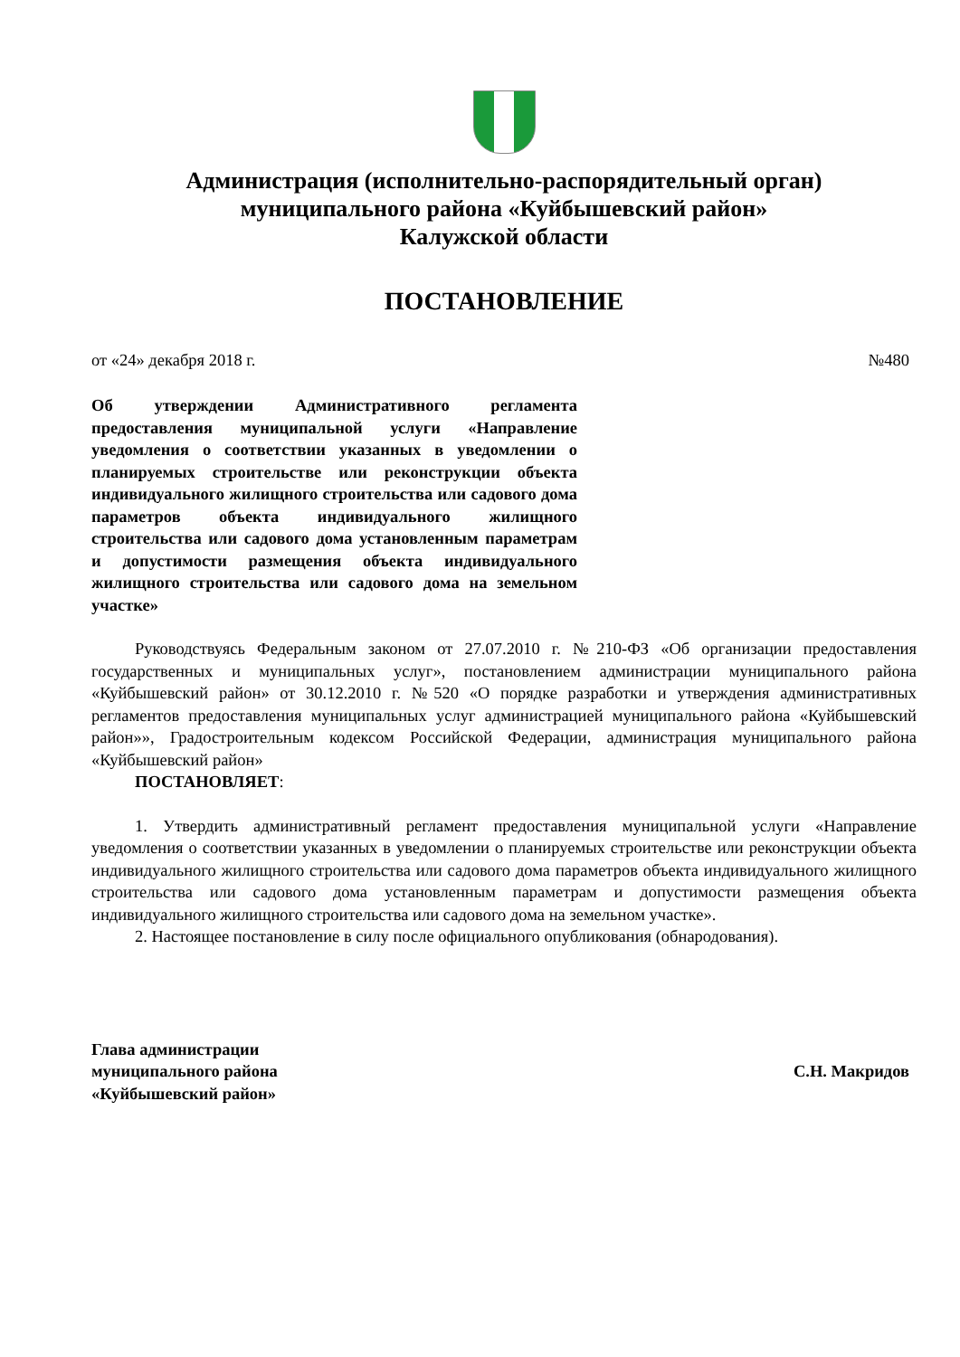Администрация (исполнительно-распорядительный орган)
муниципального района «Куйбышевский район»
Калужской области
ПОСТАНОВЛЕНИЕ
от «24» декабря 2018 г. №480
Об утверждении Административного регламента предоставления муниципальной услуги «Направление уведомления о соответствии указанных в уведомлении о планируемых строительстве или реконструкции объекта индивидуального жилищного строительства или садового дома параметров объекта индивидуального жилищного строительства или садового дома установленным параметрам и допустимости размещения объекта индивидуального жилищного строительства или садового дома на земельном участке»
Руководствуясь Федеральным законом от 27.07.2010 г. №210-ФЗ «Об организации предоставления государственных и муниципальных услуг», постановлением администрации муниципального района «Куйбышевский район» от 30.12.2010 г. №520 «О порядке разработки и утверждения административных регламентов предоставления муниципальных услуг администрацией муниципального района «Куйбышевский район»», Градостроительным кодексом Российской Федерации, администрация муниципального района «Куйбышевский район»
ПОСТАНОВЛЯЕТ:
1. Утвердить административный регламент предоставления муниципальной услуги «Направление уведомления о соответствии указанных в уведомлении о планируемых строительстве или реконструкции объекта индивидуального жилищного строительства или садового дома параметров объекта индивидуального жилищного строительства или садового дома установленным параметрам и допустимости размещения объекта индивидуального жилищного строительства или садового дома на земельном участке».
2. Настоящее постановление в силу после официального опубликования (обнародования).
Глава администрации
муниципального района
«Куйбышевский район»
С.Н. Макридов